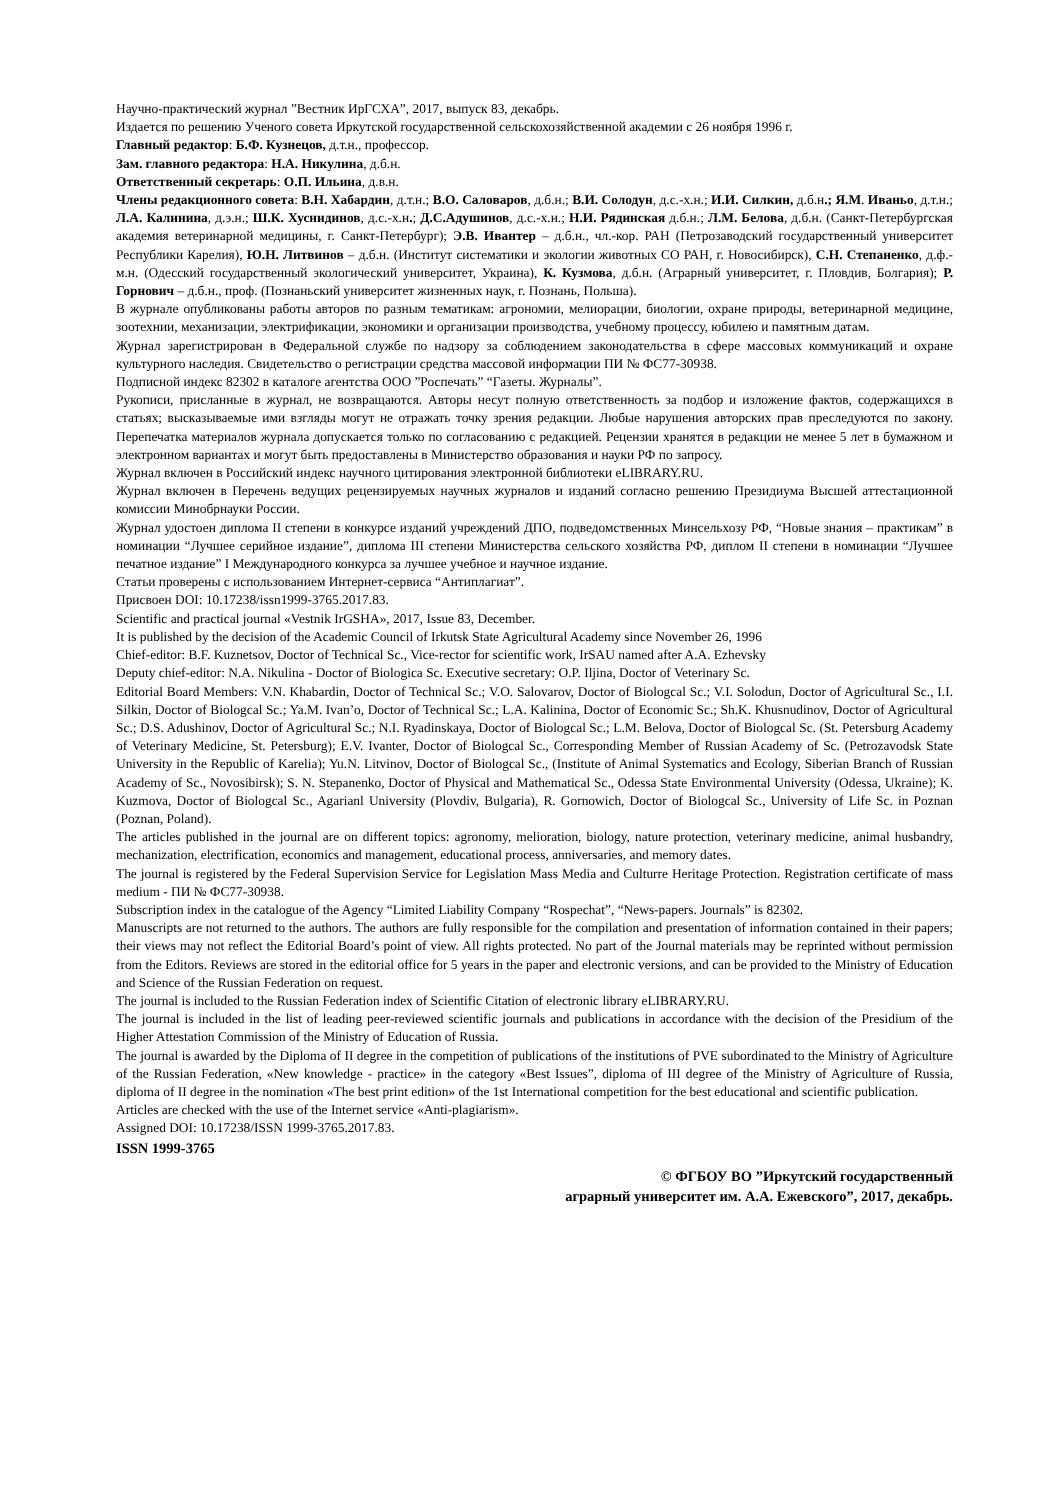Научно-практический журнал ”Вестник ИрГСХА”, 2017, выпуск 83, декабрь.
Издается по решению Ученого совета Иркутской государственной сельскохозяйственной академии с 26 ноября 1996 г.
Главный редактор: Б.Ф. Кузнецов, д.т.н., профессор.
Зам. главного редактора: Н.А. Никулина, д.б.н.
Ответственный секретарь: О.П. Ильина, д.в.н.
Члены редакционного совета: В.Н. Хабардин, д.т.н.; В.О. Саловаров, д.б.н.; В.И. Солодун, д.с.-х.н.; И.И. Силкин, д.б.н.; Я.М. Иваньо, д.т.н.; Л.А. Калинина, д.э.н.; Ш.К. Хуснидинов, д.с.-х.н.; Д.С.Адушинов, д.с.-х.н.; Н.И. Рядинская д.б.н.; Л.М. Белова, д.б.н. (Санкт-Петербургская академия ветеринарной медицины, г. Санкт-Петербург); Э.В. Ивантер – д.б.н., чл.-кор. РАН (Петрозаводский государственный университет Республики Карелия), Ю.Н. Литвинов – д.б.н. (Институт систематики и экологии животных СО РАН, г. Новосибирск), С.Н. Степаненко, д.ф.-м.н. (Одесский государственный экологический университет, Украина), К. Кузмова, д.б.н. (Аграрный университет, г. Пловдив, Болгария); Р. Горнович – д.б.н., проф. (Познаньский университет жизненных наук, г. Познань, Польша).
В журнале опубликованы работы авторов по разным тематикам: агрономии, мелиорации, биологии, охране природы, ветеринарной медицине, зоотехнии, механизации, электрификации, экономики и организации производства, учебному процессу, юбилею и памятным датам.
Журнал зарегистрирован в Федеральной службе по надзору за соблюдением законодательства в сфере массовых коммуникаций и охране культурного наследия. Свидетельство о регистрации средства массовой информации ПИ № ФС77-30938.
Подписной индекс 82302 в каталоге агентства ООО ”Роспечать” “Газеты. Журналы”.
Рукописи, присланные в журнал, не возвращаются. Авторы несут полную ответственность за подбор и изложение фактов, содержащихся в статьях; высказываемые ими взгляды могут не отражать точку зрения редакции. Любые нарушения авторских прав преследуются по закону. Перепечатка материалов журнала допускается только по согласованию с редакцией. Рецензии хранятся в редакции не менее 5 лет в бумажном и электронном вариантах и могут быть предоставлены в Министерство образования и науки РФ по запросу.
Журнал включен в Российский индекс научного цитирования электронной библиотеки eLIBRARY.RU.
Журнал включен в Перечень ведущих рецензируемых научных журналов и изданий согласно решению Президиума Высшей аттестационной комиссии Минобрнауки России.
Журнал удостоен диплома II степени в конкурсе изданий учреждений ДПО, подведомственных Минсельхозу РФ, “Новые знания – практикам” в номинации “Лучшее серийное издание”, диплома III степени Министерства сельского хозяйства РФ, диплом II степени в номинации “Лучшее печатное издание” I Международного конкурса за лучшее учебное и научное издание.
Статьи проверены с использованием Интернет-сервиса “Антиплагиат”.
Присвоен DOI: 10.17238/issn1999-3765.2017.83.
Scientific and practical journal «Vestnik IrGSHA», 2017, Issue 83, December.
It is published by the decision of the Academic Council of Irkutsk State Agricultural Academy since November 26, 1996
Chief-editor: B.F. Kuznetsov, Doctor of Technical Sc., Vice-rector for scientific work, IrSAU named after A.A. Ezhevsky
Deputy chief-editor: N.A. Nikulina - Doctor of Biologica Sc. Executive secretary: O.P. Iljina, Doctor of Veterinary Sc.
Editorial Board Members: V.N. Khabardin, Doctor of Technical Sc.; V.O. Salovarov, Doctor of Biologcal Sc.; V.I. Solodun, Doctor of Agricultural Sc., I.I. Silkin, Doctor of Biologcal Sc.; Ya.M. Ivan’o, Doctor of Technical Sc.; L.A. Kalinina, Doctor of Economic Sc.; Sh.K. Khusnudinov, Doctor of Agricultural Sc.; D.S. Adushinov, Doctor of Agricultural Sc.; N.I. Ryadinskaya, Doctor of Biologcal Sc.; L.M. Belova, Doctor of Biologcal Sc. (St. Petersburg Academy of Veterinary Medicine, St. Petersburg); E.V. Ivanter, Doctor of Biologcal Sc., Corresponding Member of Russian Academy of Sc. (Petrozavodsk State University in the Republic of Karelia); Yu.N. Litvinov, Doctor of Biologcal Sc., (Institute of Animal Systematics and Ecology, Siberian Branch of Russian Academy of Sc., Novosibirsk); S. N. Stepanenko, Doctor of Physical and Mathematical Sc., Odessa State Environmental University (Odessa, Ukraine); K. Kuzmova, Doctor of Biologcal Sc., Agarianl University (Plovdiv, Bulgaria), R. Gornowich, Doctor of Biologcal Sc., University of Life Sc. in Poznan (Poznan, Poland).
The articles published in the journal are on different topics: agronomy, melioration, biology, nature protection, veterinary medicine, animal husbandry, mechanization, electrification, economics and management, educational process, anniversaries, and memory dates.
The journal is registered by the Federal Supervision Service for Legislation Mass Media and Culturre Heritage Protection. Registration certificate of mass medium - ПИ № ФС77-30938.
Subscription index in the catalogue of the Agency “Limited Liability Company “Rospechat”, “News-papers. Journals” is 82302.
Manuscripts are not returned to the authors. The authors are fully responsible for the compilation and presentation of information contained in their papers; their views may not reflect the Editorial Board’s point of view. All rights protected. No part of the Journal materials may be reprinted without permission from the Editors. Reviews are stored in the editorial office for 5 years in the paper and electronic versions, and can be provided to the Ministry of Education and Science of the Russian Federation on request.
The journal is included to the Russian Federation index of Scientific Citation of electronic library eLIBRARY.RU.
The journal is included in the list of leading peer-reviewed scientific journals and publications in accordance with the decision of the Presidium of the Higher Attestation Commission of the Ministry of Education of Russia.
The journal is awarded by the Diploma of II degree in the competition of publications of the institutions of PVE subordinated to the Ministry of Agriculture of the Russian Federation, «New knowledge - practice» in the category «Best Issues”, diploma of III degree of the Ministry of Agriculture of Russia, diploma of II degree in the nomination «The best print edition» of the 1st International competition for the best educational and scientific publication.
Articles are checked with the use of the Internet service «Anti-plagiarism».
Assigned DOI: 10.17238/ISSN 1999-3765.2017.83.
ISSN 1999-3765
© ФГБОУ ВО ”Иркутский государственный
аграрный университет им. А.А. Ежевского”, 2017, декабрь.